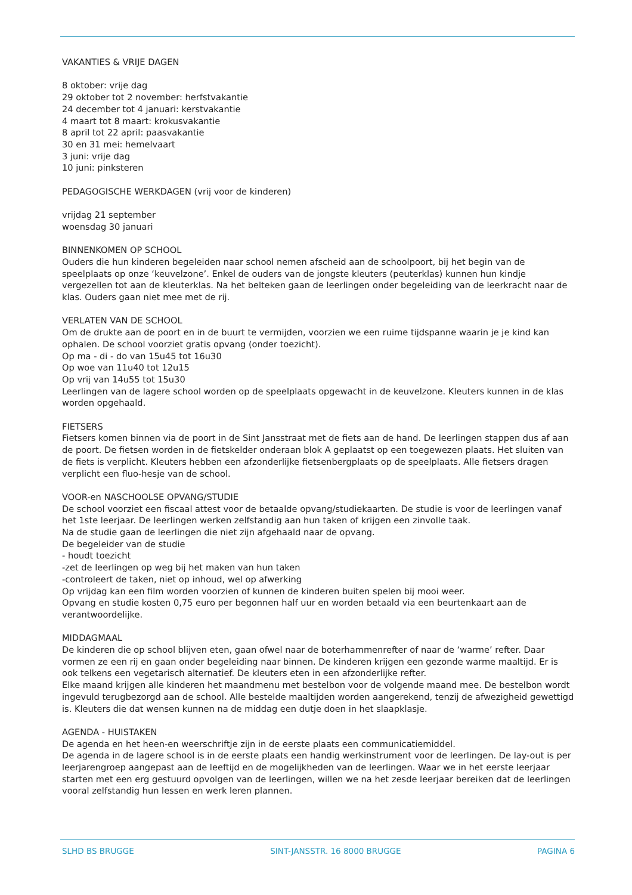VAKANTIES & VRIJE DAGEN
8 oktober: vrije dag
29 oktober tot 2 november: herfstvakantie
24 december tot 4 januari: kerstvakantie
4 maart tot 8 maart: krokusvakantie
8 april tot 22 april: paasvakantie
30 en 31 mei: hemelvaart
3 juni: vrije dag
10 juni: pinksteren
PEDAGOGISCHE WERKDAGEN (vrij voor de kinderen)
vrijdag 21 september
woensdag 30 januari
BINNENKOMEN OP SCHOOL
Ouders die hun kinderen begeleiden naar school nemen afscheid aan de schoolpoort, bij het begin van de speelplaats op onze ‘keuvelzone’. Enkel de ouders van de jongste kleuters (peuterklas) kunnen hun kindje vergezellen tot aan de kleuterklas. Na het belteken gaan de leerlingen onder begeleiding van de leerkracht naar de klas. Ouders gaan niet mee met de rij.
VERLATEN VAN DE SCHOOL
Om de drukte aan de poort en in de buurt te vermijden, voorzien we een ruime tijdspanne waarin je je kind kan ophalen. De school voorziet gratis opvang (onder toezicht).
Op ma - di - do van 15u45 tot 16u30
Op woe van 11u40 tot 12u15
Op vrij van 14u55 tot 15u30
Leerlingen van de lagere school worden op de speelplaats opgewacht in de keuvelzone. Kleuters kunnen in de klas worden opgehaald.
FIETSERS
Fietsers komen binnen via de poort in de Sint Jansstraat met de fiets aan de hand. De leerlingen stappen dus af aan de poort. De fietsen worden in de fietskelder onderaan blok A geplaatst op een toegewezen plaats. Het sluiten van de fiets is verplicht. Kleuters hebben een afzonderlijke fietsenbergplaats op de speelplaats. Alle fietsers dragen verplicht een fluo-hesje van de school.
VOOR-en NASCHOOLSE OPVANG/STUDIE
De school voorziet een fiscaal attest voor de betaalde opvang/studiekaarten. De studie is voor de leerlingen vanaf het 1ste leerjaar. De leerlingen werken zelfstandig aan hun taken of krijgen een zinvolle taak.
Na de studie gaan de leerlingen die niet zijn afgehaald naar de opvang.
De begeleider van de studie
- houdt toezicht
-zet de leerlingen op weg bij het maken van hun taken
-controleert de taken, niet op inhoud, wel op afwerking
Op vrijdag kan een film worden voorzien of kunnen de kinderen buiten spelen bij mooi weer.
Opvang en studie kosten 0,75 euro per begonnen half uur en worden betaald via een beurtenkaart aan de verantwoordelijke.
MIDDAGMAAL
De kinderen die op school blijven eten, gaan ofwel naar de boterhammenrefter of naar de ‘warme’ refter. Daar vormen ze een rij en gaan onder begeleiding naar binnen. De kinderen krijgen een gezonde warme maaltijd. Er is ook telkens een vegetarisch alternatief. De kleuters eten in een afzonderlijke refter.
Elke maand krijgen alle kinderen het maandmenu met bestelbon voor de volgende maand mee. De bestelbon wordt ingevuld terugbezorgd aan de school. Alle bestelde maaltijden worden aangerekend, tenzij de afwezigheid gewettigd is. Kleuters die dat wensen kunnen na de middag een dutje doen in het slaapklasje.
AGENDA - HUISTAKEN
De agenda en het heen-en weerschriftje zijn in de eerste plaats een communicatiemiddel.
De agenda in de lagere school is in de eerste plaats een handig werkinstrument voor de leerlingen. De lay-out is per leerjarengroep aangepast aan de leeftijd en de mogelijkheden van de leerlingen. Waar we in het eerste leerjaar starten met een erg gestuurd opvolgen van de leerlingen, willen we na het zesde leerjaar bereiken dat de leerlingen vooral zelfstandig hun lessen en werk leren plannen.
SLHD BS BRUGGE SINT-JANSSTR. 16 8000 BRUGGE PAGINA 6